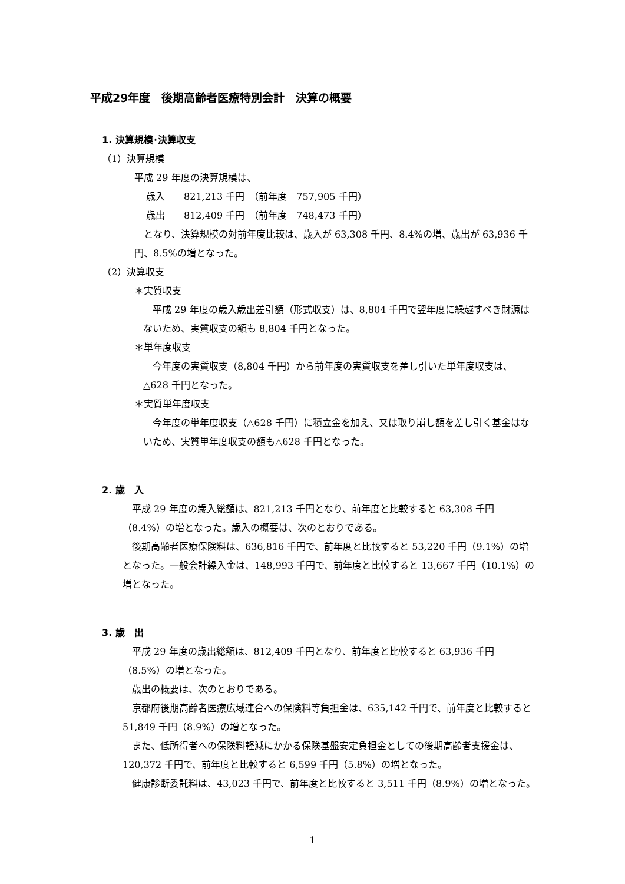平成29年度　後期高齢者医療特別会計　決算の概要
1. 決算規模･決算収支
（1）決算規模
平成 29 年度の決算規模は、
歳入　　821,213 千円　（前年度　757,905 千円）
歳出　　812,409 千円　（前年度　748,473 千円）
となり、決算規模の対前年度比較は、歳入が 63,308 千円、8.4%の増、歳出が 63,936 千円、8.5%の増となった。
（2）決算収支
＊実質収支
平成 29 年度の歳入歳出差引額（形式収支）は、8,804 千円で翌年度に繰越すべき財源はないため、実質収支の額も 8,804 千円となった。
＊単年度収支
今年度の実質収支（8,804 千円）から前年度の実質収支を差し引いた単年度収支は、△628 千円となった。
＊実質単年度収支
今年度の単年度収支（△628 千円）に積立金を加え、又は取り崩し額を差し引く基金はないため、実質単年度収支の額も△628 千円となった。
2. 歳　入
平成 29 年度の歳入総額は、821,213 千円となり、前年度と比較すると 63,308 千円（8.4%）の増となった。歳入の概要は、次のとおりである。
後期高齢者医療保険料は、636,816 千円で、前年度と比較すると 53,220 千円（9.1%）の増となった。一般会計繰入金は、148,993 千円で、前年度と比較すると 13,667 千円（10.1%）の増となった。
3. 歳　出
平成 29 年度の歳出総額は、812,409 千円となり、前年度と比較すると 63,936 千円（8.5%）の増となった。
歳出の概要は、次のとおりである。
京都府後期高齢者医療広域連合への保険料等負担金は、635,142 千円で、前年度と比較すると 51,849 千円（8.9%）の増となった。
また、低所得者への保険料軽減にかかる保険基盤安定負担金としての後期高齢者支援金は、120,372 千円で、前年度と比較すると 6,599 千円（5.8%）の増となった。
健康診断委託料は、43,023 千円で、前年度と比較すると 3,511 千円（8.9%）の増となった。
1